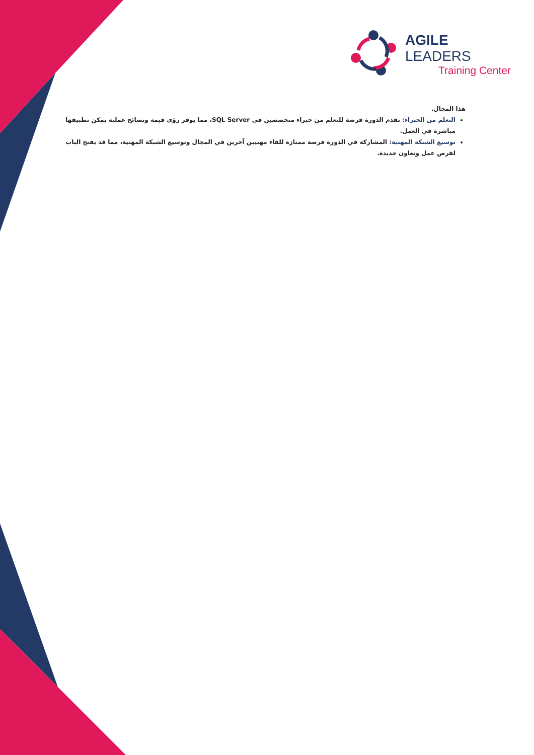AGILE LEADERS
Training Center
هذا المجال.
التعلم من الخبراء: تقدم الدورة فرصة للتعلم من خبراء متخصصين في SQL Server، مما يوفر رؤى قيمة ونصائح عملية يمكن تطبيقها مباشرة في العمل.
توسيع الشبكة المهنية: المشاركة في الدورة فرصة ممتازة للقاء مهنيين آخرين في المجال وتوسيع الشبكة المهنية، مما قد يفتح الباب لفرص عمل وتعاون جديدة.